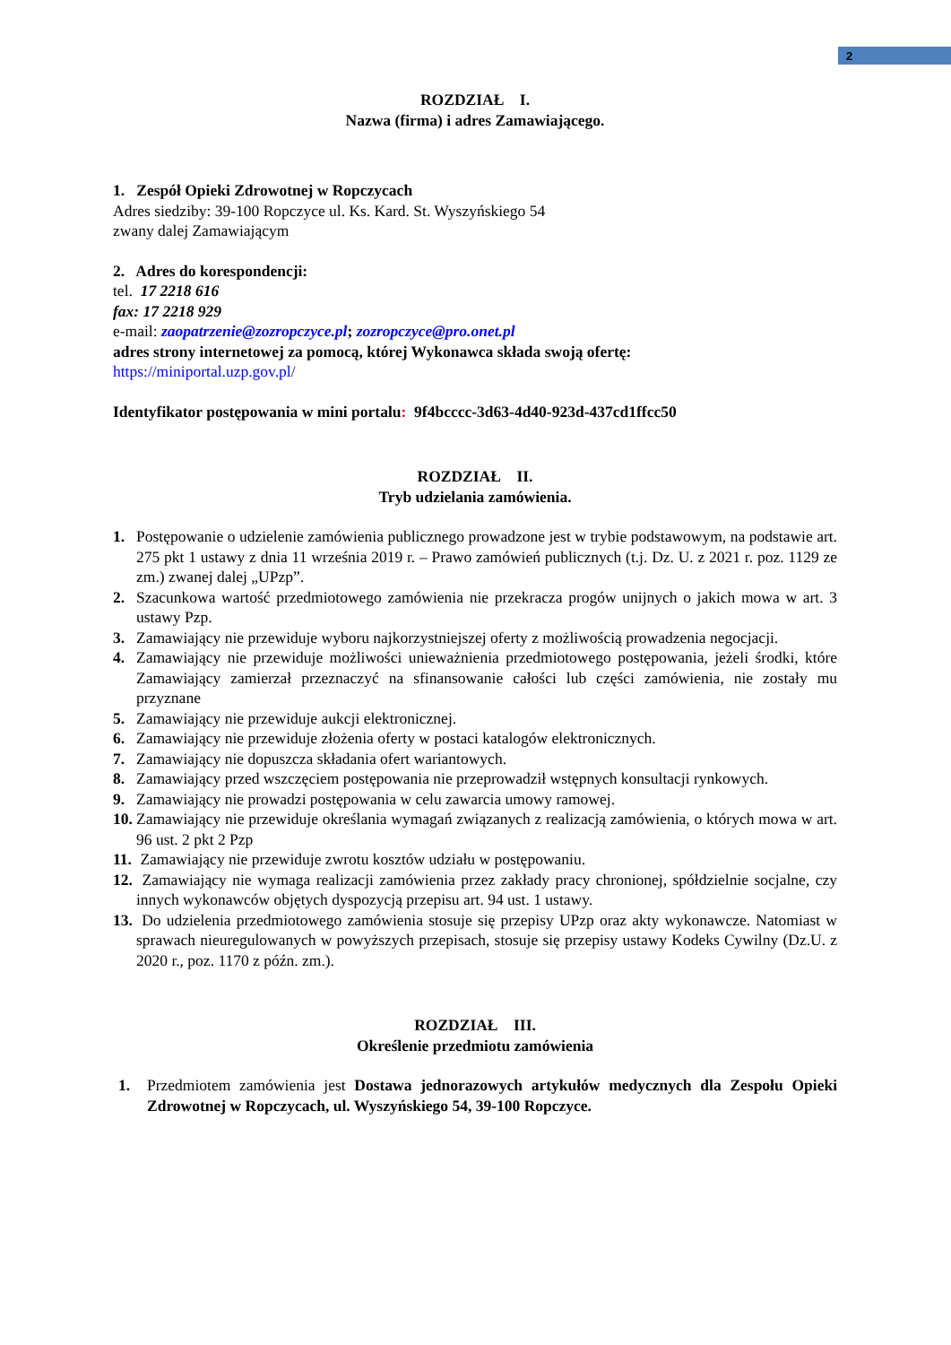2
ROZDZIAŁ I.
Nazwa (firma) i adres Zamawiającego.
1. Zespół Opieki Zdrowotnej w Ropczycach
Adres siedziby: 39-100 Ropczyce ul. Ks. Kard. St. Wyszyńskiego 54
zwany dalej Zamawiającym
2. Adres do korespondencji:
tel. 17 2218 616
fax: 17 2218 929
e-mail: zaopatrzenie@zozropczyce.pl; zozropczyce@pro.onet.pl
adres strony internetowej za pomocą, której Wykonawca składa swoją ofertę:
https://miniportal.uzp.gov.pl/
Identyfikator postępowania w mini portalu: 9f4bcccc-3d63-4d40-923d-437cd1ffcc50
ROZDZIAŁ II.
Tryb udzielania zamówienia.
1. Postępowanie o udzielenie zamówienia publicznego prowadzone jest w trybie podstawowym, na podstawie art. 275 pkt 1 ustawy z dnia 11 września 2019 r. – Prawo zamówień publicznych (t.j. Dz. U. z 2021 r. poz. 1129 ze zm.) zwanej dalej „UPzp”.
2. Szacunkowa wartość przedmiotowego zamówienia nie przekracza progów unijnych o jakich mowa w art. 3 ustawy Pzp.
3. Zamawiający nie przewiduje wyboru najkorzystniejszej oferty z możliwością prowadzenia negocjacji.
4. Zamawiający nie przewiduje możliwości unieważnienia przedmiotowego postępowania, jeżeli środki, które Zamawiający zamierzał przeznaczyć na sfinansowanie całości lub części zamówienia, nie zostały mu przyznane
5. Zamawiający nie przewiduje aukcji elektronicznej.
6. Zamawiający nie przewiduje złożenia oferty w postaci katalogów elektronicznych.
7. Zamawiający nie dopuszcza składania ofert wariantowych.
8. Zamawiający przed wszczęciem postępowania nie przeprowadził wstępnych konsultacji rynkowych.
9. Zamawiający nie prowadzi postępowania w celu zawarcia umowy ramowej.
10. Zamawiający nie przewiduje określania wymagań związanych z realizacją zamówienia, o których mowa w art. 96 ust. 2 pkt 2 Pzp
11. Zamawiający nie przewiduje zwrotu kosztów udziału w postępowaniu.
12. Zamawiający nie wymaga realizacji zamówienia przez zakłady pracy chronionej, spółdzielnie socjalne, czy innych wykonawców objętych dyspozycją przepisu art. 94 ust. 1 ustawy.
13. Do udzielenia przedmiotowego zamówienia stosuje się przepisy UPzp oraz akty wykonawcze. Natomiast w sprawach nieuregulowanych w powyższych przepisach, stosuje się przepisy ustawy Kodeks Cywilny (Dz.U. z 2020 r., poz. 1170 z późn. zm.).
ROZDZIAŁ III.
Określenie przedmiotu zamówienia
1. Przedmiotem zamówienia jest Dostawa jednorazowych artykułów medycznych dla Zespołu Opieki Zdrowotnej w Ropczycach, ul. Wyszyńskiego 54, 39-100 Ropczyce.